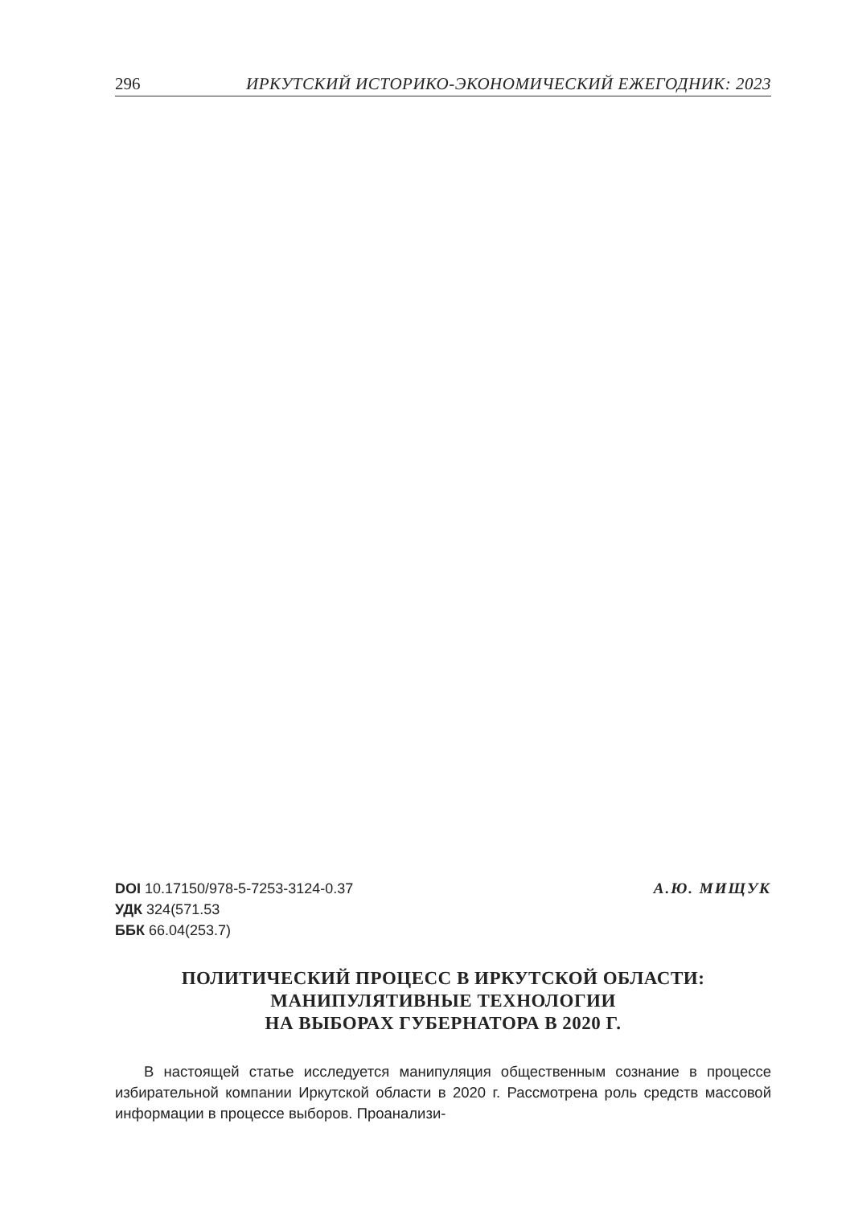296 ИРКУТСКИЙ ИСТОРИКО-ЭКОНОМИЧЕСКИЙ ЕЖЕГОДНИК: 2023
DOI 10.17150/978-5-7253-3124-0.37
УДК 324(571.53
ББК 66.04(253.7)
А.Ю. МИЩУК
ПОЛИТИЧЕСКИЙ ПРОЦЕСС В ИРКУТСКОЙ ОБЛАСТИ:
МАНИПУЛЯТИВНЫЕ ТЕХНОЛОГИИ
НА ВЫБОРАХ ГУБЕРНАТОРА В 2020 Г.
В настоящей статье исследуется манипуляция общественным сознание в процессе избирательной компании Иркутской области в 2020 г. Рассмотрена роль средств массовой информации в процессе выборов. Проанализи-